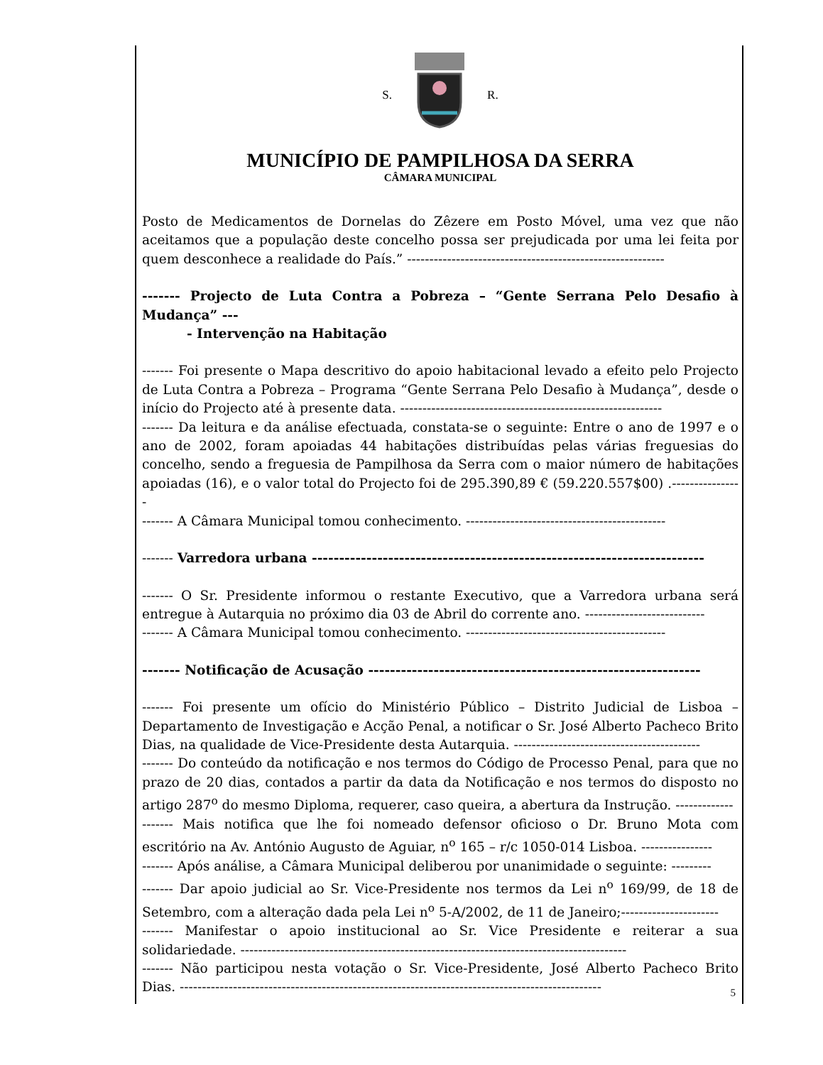S. R.
MUNICÍPIO DE PAMPILHOSA DA SERRA
CÂMARA MUNICIPAL
Posto de Medicamentos de Dornelas do Zêzere em Posto Móvel, uma vez que não aceitamos que a população deste concelho possa ser prejudicada por uma lei feita por quem desconhece a realidade do País.” ----------------------------------------------------------
------- Projecto de Luta Contra a Pobreza – “Gente Serrana Pelo Desafio à Mudança” ---
- Intervenção na Habitação
------- Foi presente o Mapa descritivo do apoio habitacional levado a efeito pelo Projecto de Luta Contra a Pobreza – Programa “Gente Serrana Pelo Desafio à Mudança”, desde o início do Projecto até à presente data. -----------------------------------------------------------
------- Da leitura e da análise efectuada, constata-se o seguinte: Entre o ano de 1997 e o ano de 2002, foram apoiadas 44 habitações distribuídas pelas várias freguesias do concelho, sendo a freguesia de Pampilhosa da Serra com o maior número de habitações apoiadas (16), e o valor total do Projecto foi de 295.390,89 € (59.220.557$00) .----------------
------- A Câmara Municipal tomou conhecimento. ---------------------------------------------
------- Varredora urbana ------------------------------------------------------------------------
------- O Sr. Presidente informou o restante Executivo, que a Varredora urbana será entregue à Autarquia no próximo dia 03 de Abril do corrente ano. ---------------------------
------- A Câmara Municipal tomou conhecimento. ---------------------------------------------
------- Notificação de Acusação -------------------------------------------------------------
------- Foi presente um ofício do Ministério Público – Distrito Judicial de Lisboa – Departamento de Investigação e Acção Penal, a notificar o Sr. José Alberto Pacheco Brito Dias, na qualidade de Vice-Presidente desta Autarquia. ------------------------------------------
------- Do conteúdo da notificação e nos termos do Código de Processo Penal, para que no prazo de 20 dias, contados a partir da data da Notificação e nos termos do disposto no artigo 287<sup>o</sup> do mesmo Diploma, requerer, caso queira, a abertura da Instrução. -------------
------- Mais notifica que lhe foi nomeado defensor oficioso o Dr. Bruno Mota com escritório na Av. António Augusto de Aguiar, n<sup>o</sup> 165 – r/c 1050-014 Lisboa. ----------------
------- Após análise, a Câmara Municipal deliberou por unanimidade o seguinte: ---------
------- Dar apoio judicial ao Sr. Vice-Presidente nos termos da Lei n<sup>o</sup> 169/99, de 18 de Setembro, com a alteração dada pela Lei n<sup>o</sup> 5-A/2002, de 11 de Janeiro;----------------------
------- Manifestar o apoio institucional ao Sr. Vice Presidente e reiterar a sua solidariedade. ---------------------------------------------------------------------------------------
------- Não participou nesta votação o Sr. Vice-Presidente, José Alberto Pacheco Brito Dias. -----------------------------------------------------------------------------------------------
5